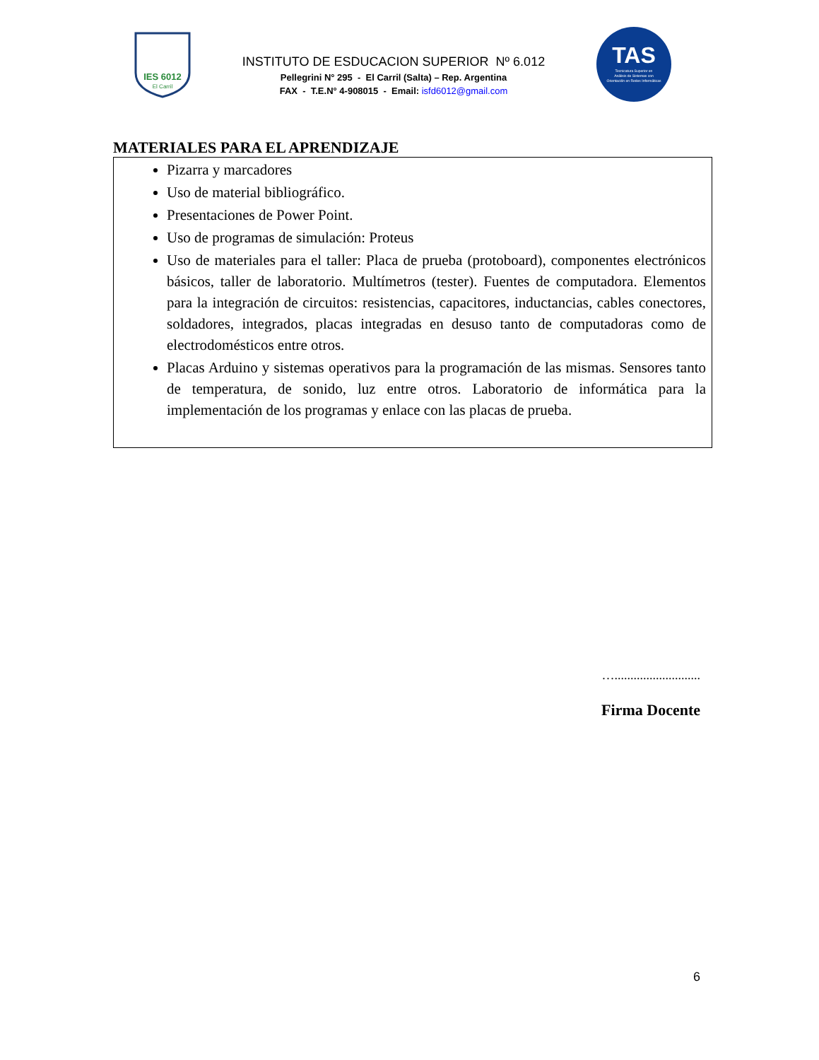IES 6012
El Carril
INSTITUTO DE ESDUCACION SUPERIOR Nº 6.012
Pellegrini N° 295 - El Carril (Salta) – Rep. Argentina
FAX - T.E.N° 4-908015 - Email: isfd6012@gmail.com
TAS
Tecnicatura Superior en
Análisis de Sistemas con
Orientación en Redes Informáticas
MATERIALES PARA EL APRENDIZAJE
Pizarra y marcadores
Uso de material bibliográfico.
Presentaciones de Power Point.
Uso de programas de simulación: Proteus
Uso de materiales para el taller: Placa de prueba (protoboard), componentes electrónicos básicos, taller de laboratorio. Multímetros (tester). Fuentes de computadora. Elementos para la integración de circuitos: resistencias, capacitores, inductancias, cables conectores, soldadores, integrados, placas integradas en desuso tanto de computadoras como de electrodomésticos entre otros.
Placas Arduino y sistemas operativos para la programación de las mismas. Sensores tanto de temperatura, de sonido, luz entre otros. Laboratorio de informática para la implementación de los programas y enlace con las placas de prueba.
…...........................
Firma Docente
6